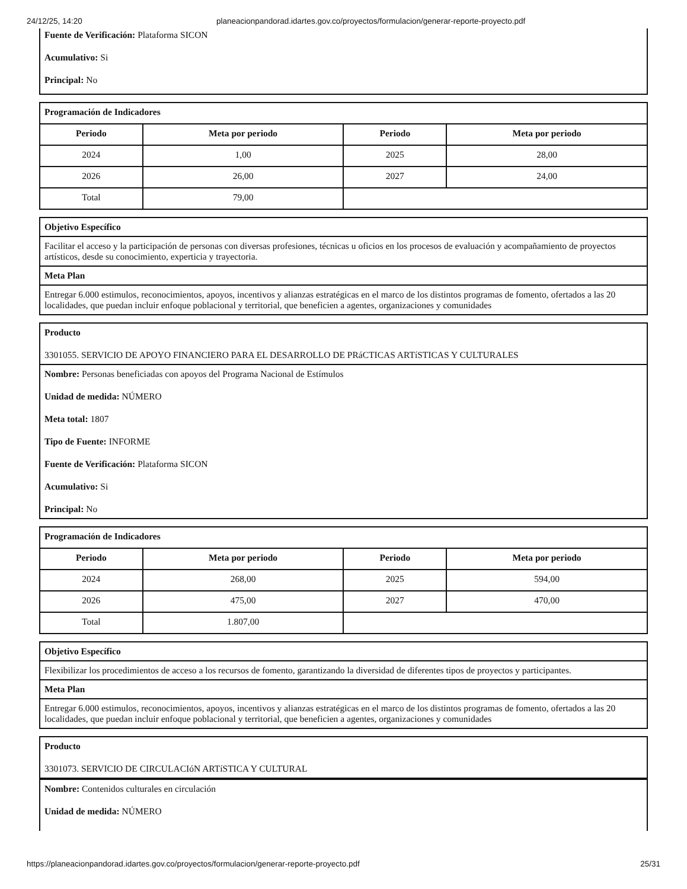24/12/25, 14:20 planeacionpandorad.idartes.gov.co/proyectos/formulacion/generar-reporte-proyecto.pdf
Fuente de Verificación: Plataforma SICON
Acumulativo: Si
Principal: No
| Programación de Indicadores | | | |
| --- | --- | --- | --- |
| Periodo | Meta por periodo | Periodo | Meta por periodo |
| 2024 | 1,00 | 2025 | 28,00 |
| 2026 | 26,00 | 2027 | 24,00 |
| Total | 79,00 | | |
| Objetivo Específico |
| --- |
| Facilitar el acceso y la participación de personas con diversas profesiones, técnicas u oficios en los procesos de evaluación y acompañamiento de proyectos artísticos, desde su conocimiento, experticia y trayectoria. |
| Meta Plan |
| Entregar 6.000 estimulos, reconocimientos, apoyos, incentivos y alianzas estratégicas en el marco de los distintos programas de fomento, ofertados a las 20 localidades, que puedan incluir enfoque poblacional y territorial, que beneficien a agentes, organizaciones y comunidades |
| Producto 3301055. SERVICIO DE APOYO FINANCIERO PARA EL DESARROLLO DE PRáCTICAS ARTíSTICAS Y CULTURALES |
| Nombre: Personas beneficiadas con apoyos del Programa Nacional de Estímulos Unidad de medida: NÚMERO Meta total: 1807 Tipo de Fuente: INFORME Fuente de Verificación: Plataforma SICON Acumulativo: Si Principal: No |
| Programación de Indicadores | | | |
| --- | --- | --- | --- |
| Periodo | Meta por periodo | Periodo | Meta por periodo |
| 2024 | 268,00 | 2025 | 594,00 |
| 2026 | 475,00 | 2027 | 470,00 |
| Total | 1.807,00 | | |
| Objetivo Específico |
| --- |
| Flexibilizar los procedimientos de acceso a los recursos de fomento, garantizando la diversidad de diferentes tipos de proyectos y participantes. |
| Meta Plan |
| Entregar 6.000 estimulos, reconocimientos, apoyos, incentivos y alianzas estratégicas en el marco de los distintos programas de fomento, ofertados a las 20 localidades, que puedan incluir enfoque poblacional y territorial, que beneficien a agentes, organizaciones y comunidades |
| Producto 3301073. SERVICIO DE CIRCULACIóN ARTíSTICA Y CULTURAL |
Nombre: Contenidos culturales en circulación
Unidad de medida: NÚMERO
https://planeacionpandorad.idartes.gov.co/proyectos/formulacion/generar-reporte-proyecto.pdf 25/31